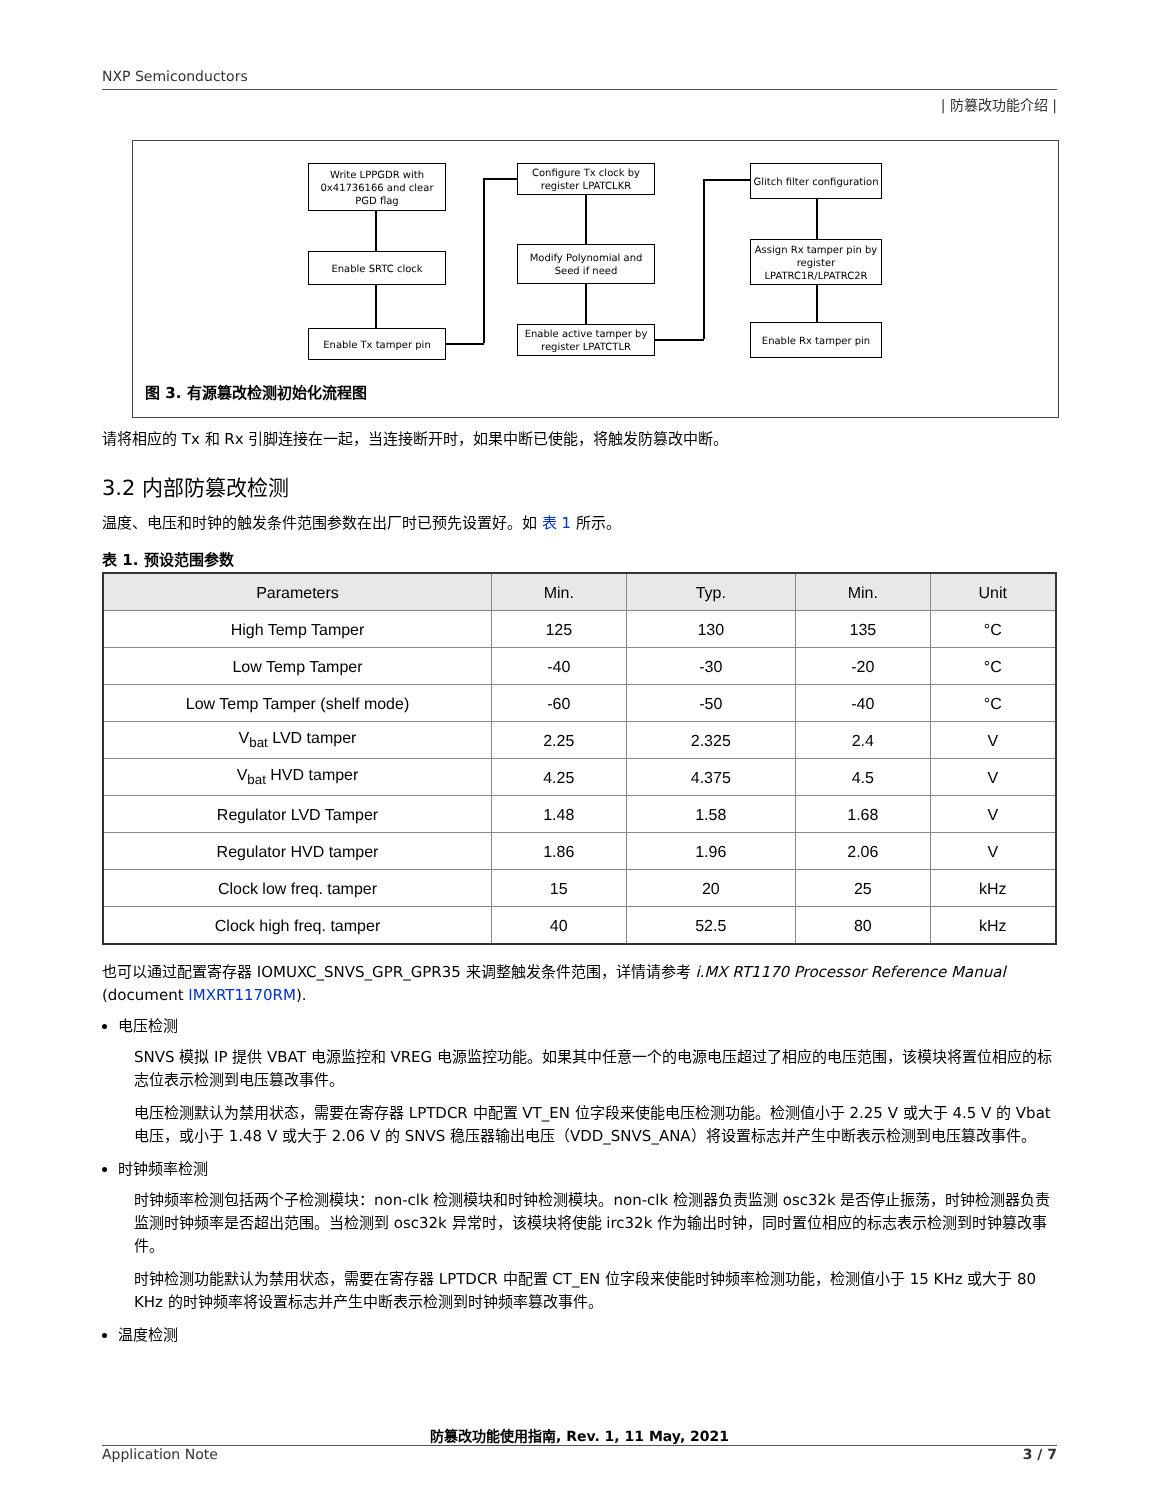NXP Semiconductors
| 防篡改功能介绍 |
Write LPPGDR with 0x41736166 and clear PGD flag
Enable SRTC clock
Enable Tx tamper pin
Configure Tx clock by register LPATCLKR
Modify Polynomial and Seed if need
Enable active tamper by register LPATCTLR
Glitch filter configuration
Assign Rx tamper pin by register LPATRC1R/LPATRC2R
Enable Rx tamper pin
图 3. 有源篡改检测初始化流程图
请将相应的 Tx 和 Rx 引脚连接在一起，当连接断开时，如果中断已使能，将触发防篡改中断。
3.2 内部防篡改检测
温度、电压和时钟的触发条件范围参数在出厂时已预先设置好。如 表 1 所示。
表 1. 预设范围参数
| Parameters | Min. | Typ. | Min. | Unit |
| --- | --- | --- | --- | --- |
| High Temp Tamper | 125 | 130 | 135 | °C |
| Low Temp Tamper | -40 | -30 | -20 | °C |
| Low Temp Tamper (shelf mode) | -60 | -50 | -40 | °C |
| V<sub>bat</sub> LVD tamper | 2.25 | 2.325 | 2.4 | V |
| V<sub>bat</sub> HVD tamper | 4.25 | 4.375 | 4.5 | V |
| Regulator LVD Tamper | 1.48 | 1.58 | 1.68 | V |
| Regulator HVD tamper | 1.86 | 1.96 | 2.06 | V |
| Clock low freq. tamper | 15 | 20 | 25 | kHz |
| Clock high freq. tamper | 40 | 52.5 | 80 | kHz |
也可以通过配置寄存器 IOMUXC_SNVS_GPR_GPR35 来调整触发条件范围，详情请参考 i.MX RT1170 Processor Reference Manual (document IMXRT1170RM).
电压检测
SNVS 模拟 IP 提供 VBAT 电源监控和 VREG 电源监控功能。如果其中任意一个的电源电压超过了相应的电压范围，该模块将置位相应的标志位表示检测到电压篡改事件。
电压检测默认为禁用状态，需要在寄存器 LPTDCR 中配置 VT_EN 位字段来使能电压检测功能。检测值小于 2.25 V 或大于 4.5 V 的 Vbat 电压，或小于 1.48 V 或大于 2.06 V 的 SNVS 稳压器输出电压（VDD_SNVS_ANA）将设置标志并产生中断表示检测到电压篡改事件。
时钟频率检测
时钟频率检测包括两个子检测模块：non-clk 检测模块和时钟检测模块。non-clk 检测器负责监测 osc32k 是否停止振荡，时钟检测器负责监测时钟频率是否超出范围。当检测到 osc32k 异常时，该模块将使能 irc32k 作为输出时钟，同时置位相应的标志表示检测到时钟篡改事件。
时钟检测功能默认为禁用状态，需要在寄存器 LPTDCR 中配置 CT_EN 位字段来使能时钟频率检测功能，检测值小于 15 KHz 或大于 80 KHz 的时钟频率将设置标志并产生中断表示检测到时钟频率篡改事件。
温度检测
防篡改功能使用指南, Rev. 1, 11 May, 2021
Application Note 3 / 7